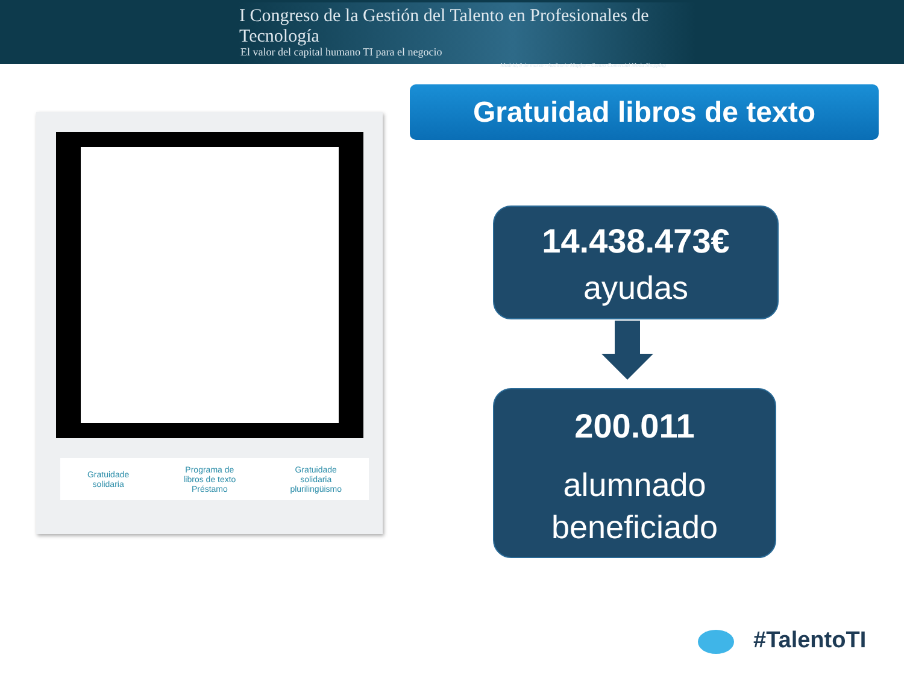I Congreso de la Gestión del Talento en Profesionales de Tecnología
El valor del capital humano TI para el negocio
Madrid, 8 de marzo - Auditorio Mapfre – Centro Comercial Moda Shopping
Gratuidade
solidaria
Programa de
libros de texto
Préstamo
Gratuidade
solidaria
plurilingüismo
Gratuidad libros de texto
14.438.473€
ayudas
200.011
alumnado
beneficiado
#TalentoTI